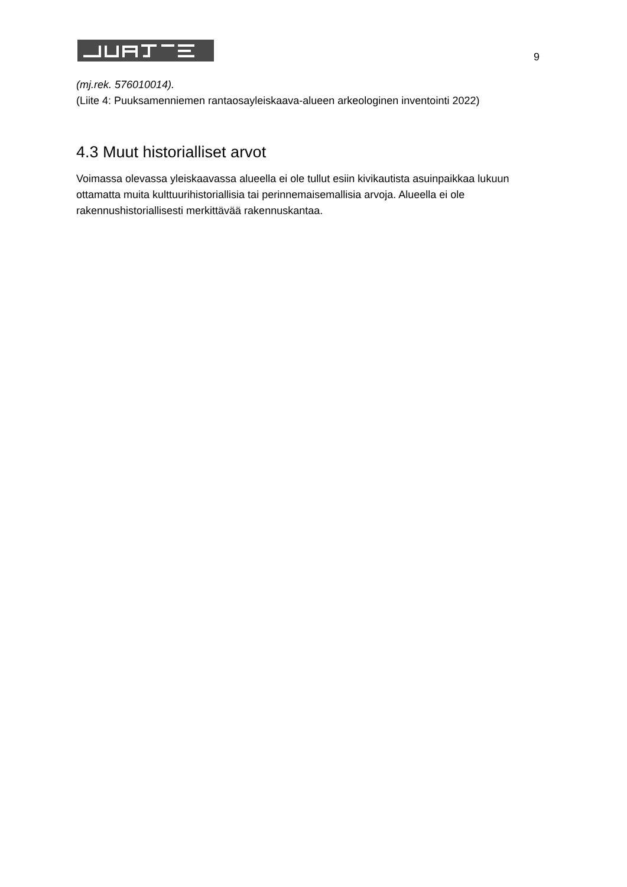9
(mj.rek. 576010014).
(Liite 4: Puuksamenniemen rantaosayleiskaava-alueen arkeologinen inventointi 2022)
4.3 Muut historialliset arvot
Voimassa olevassa yleiskaavassa alueella ei ole tullut esiin kivikautista asuinpaikkaa lukuun ottamatta muita kulttuurihistoriallisia tai perinnemaisemallisia arvoja. Alueella ei ole rakennushistoriallisesti merkittävää rakennuskantaa.